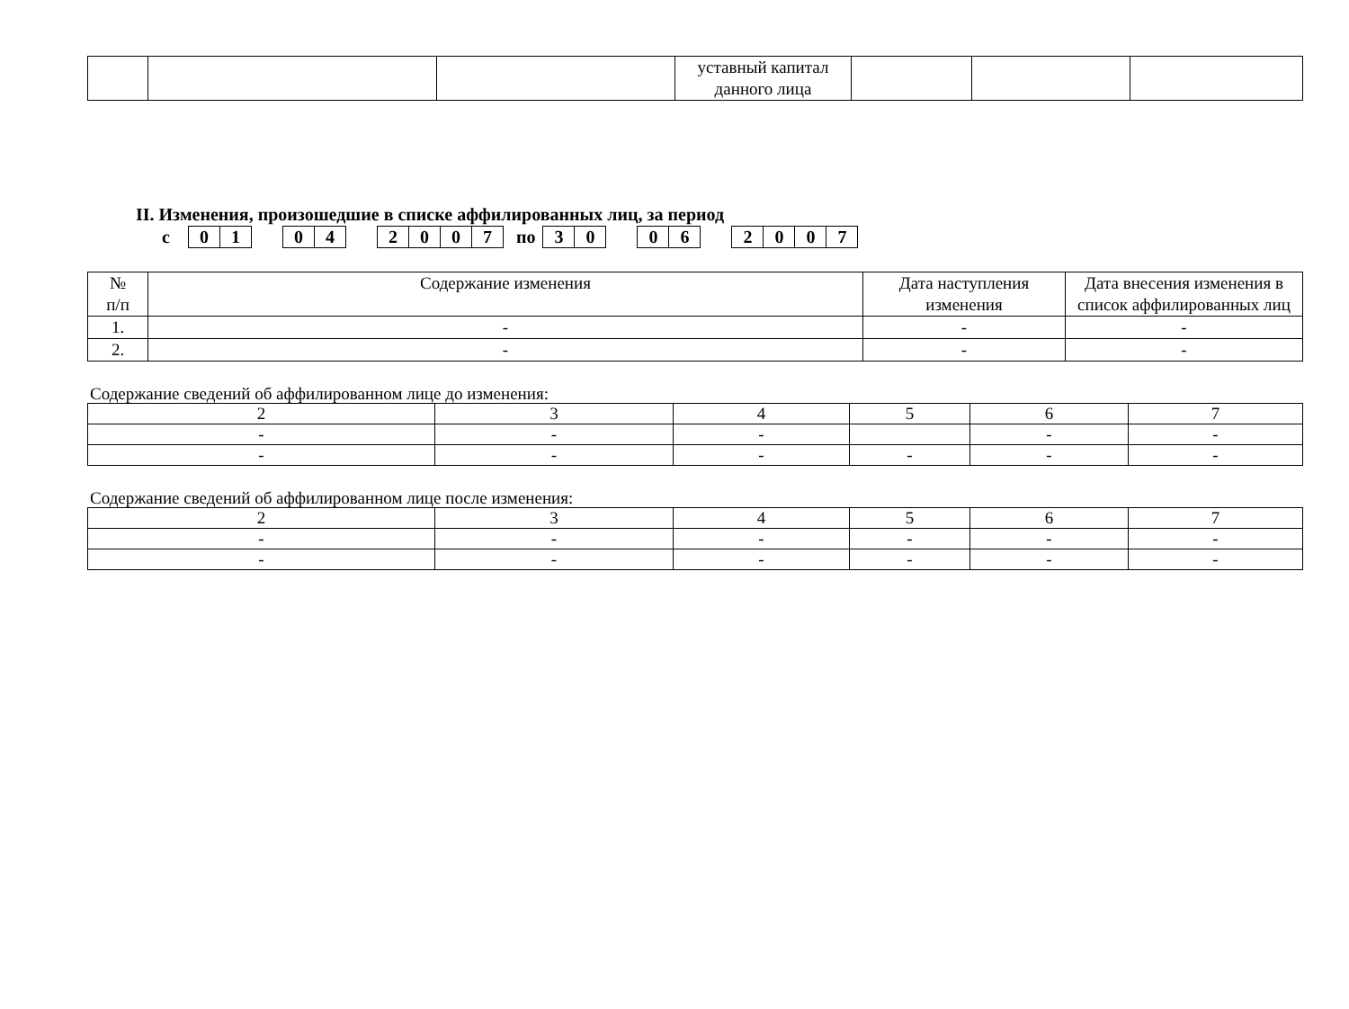| | | | уставный капитал данного лица | | | |
II. Изменения, произошедшие в списке аффилированных лиц, за период
с 01 04 2007 по 30 06 2007
| № п/п | Содержание изменения | Дата наступления изменения | Дата внесения изменения в список аффилированных лиц |
| 1. | - | - | - |
| 2. | - | - | - |
Содержание сведений об аффилированном лице до изменения:
| 2 | 3 | 4 | 5 | 6 | 7 |
| - | - | - | | - | - |
| - | - | - | - | - | - |
Содержание сведений об аффилированном лице после изменения:
| 2 | 3 | 4 | 5 | 6 | 7 |
| - | - | - | - | - | - |
| - | - | - | - | - | - |